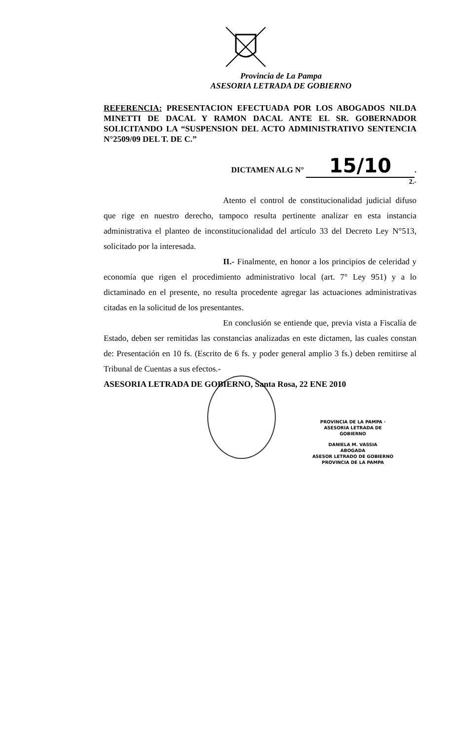Provincia de La Pampa
ASESORIA LETRADA DE GOBIERNO
REFERENCIA: PRESENTACION EFECTUADA POR LOS ABOGADOS NILDA MINETTI DE DACAL Y RAMON DACAL ANTE EL SR. GOBERNADOR SOLICITANDO LA “SUSPENSION DEL ACTO ADMINISTRATIVO SENTENCIA N°2509/09 DEL T. DE C.”
DICTAMEN ALG N° 15/10.
2.-
Atento el control de constitucionalidad judicial difuso que rige en nuestro derecho, tampoco resulta pertinente analizar en esta instancia administrativa el planteo de inconstitucionalidad del artículo 33 del Decreto Ley N°513, solicitado por la interesada.
II.- Finalmente, en honor a los principios de celeridad y economía que rigen el procedimiento administrativo local (art. 7° Ley 951) y a lo dictaminado en el presente, no resulta procedente agregar las actuaciones administrativas citadas en la solicitud de los presentantes.
En conclusión se entiende que, previa vista a Fiscalía de Estado, deben ser remitidas las constancias analizadas en este dictamen, las cuales constan de: Presentación en 10 fs. (Escrito de 6 fs. y poder general amplio 3 fs.) deben remitirse al Tribunal de Cuentas a sus efectos.-
ASESORIA LETRADA DE GOBIERNO, Santa Rosa, 22 ENE 2010
PROVINCIA DE LA PAMPA · ASESORIA LETRADA DE GOBIERNO
DANIELA M. VASSIA
ABOGADA
ASESOR LETRADO DE GOBIERNO
PROVINCIA DE LA PAMPA